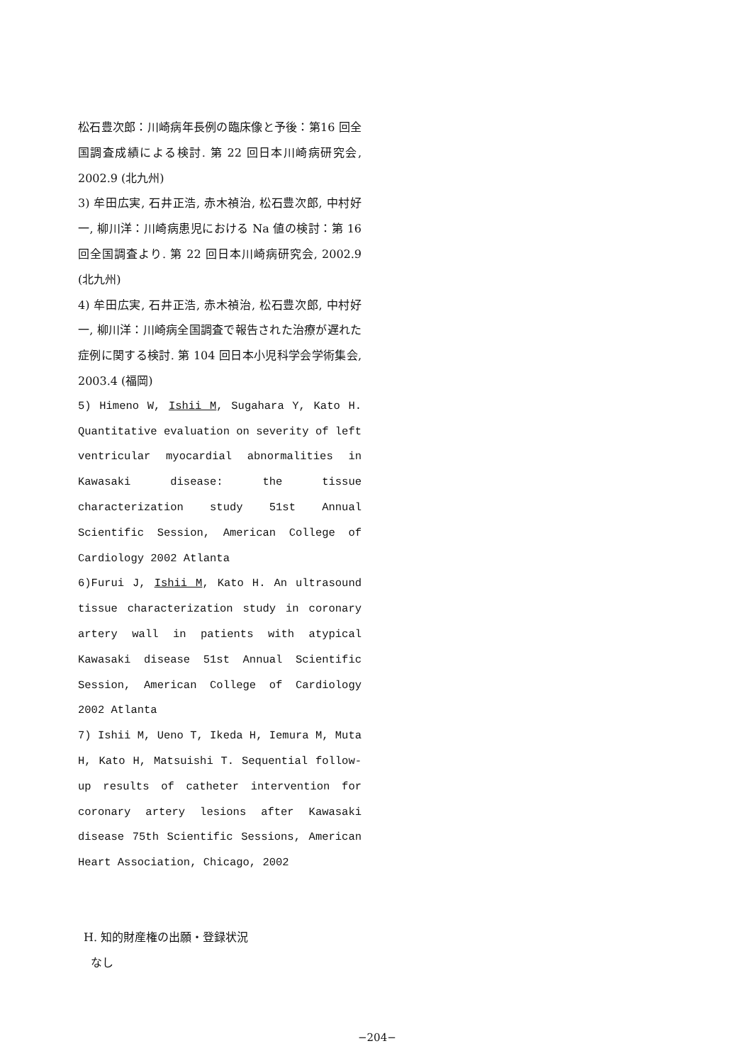松石豊次郎：川崎病年長例の臨床像と予後：第16 回全国調査成績による検討. 第 22 回日本川崎病研究会, 2002.9 (北九州)
3) 牟田広実, 石井正浩, 赤木禎治, 松石豊次郎, 中村好一, 柳川洋：川崎病患児における Na 値の検討：第 16 回全国調査より. 第 22 回日本川崎病研究会, 2002.9 (北九州)
4) 牟田広実, 石井正浩, 赤木禎治, 松石豊次郎, 中村好一, 柳川洋：川崎病全国調査で報告された治療が遅れた症例に関する検討. 第 104 回日本小児科学会学術集会, 2003.4 (福岡)
5) Himeno W, Ishii M, Sugahara Y, Kato H. Quantitative evaluation on severity of left ventricular myocardial abnormalities in Kawasaki disease: the tissue characterization study 51st Annual Scientific Session, American College of Cardiology 2002 Atlanta
6)Furui J, Ishii M, Kato H. An ultrasound tissue characterization study in coronary artery wall in patients with atypical Kawasaki disease 51st Annual Scientific Session, American College of Cardiology 2002 Atlanta
7) Ishii M, Ueno T, Ikeda H, Iemura M, Muta H, Kato H, Matsuishi T. Sequential follow-up results of catheter intervention for coronary artery lesions after Kawasaki disease 75th Scientific Sessions, American Heart Association, Chicago, 2002
H. 知的財産権の出願・登録状況
なし
−204−